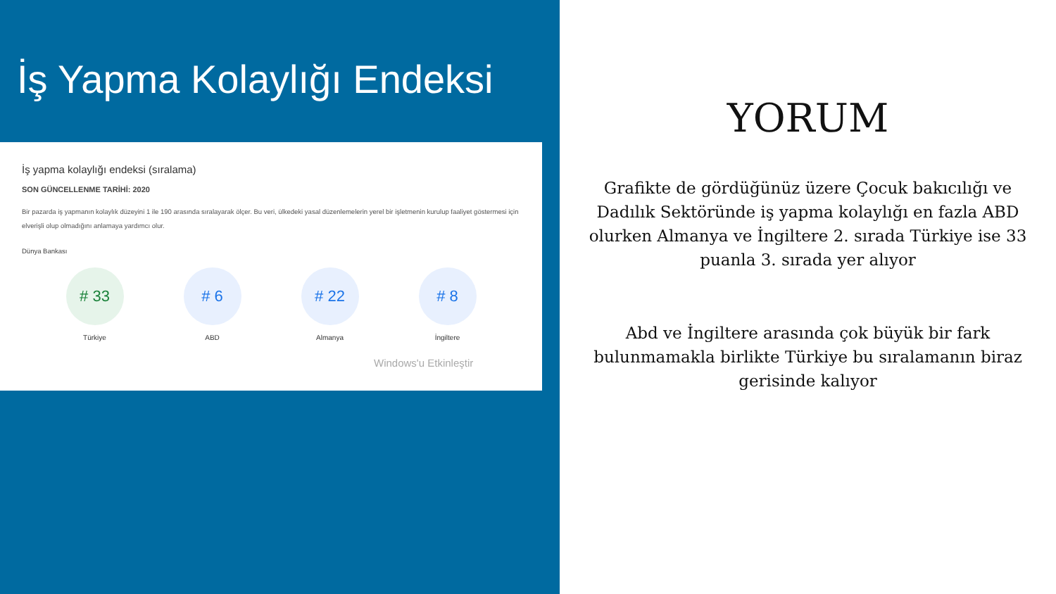İş Yapma Kolaylığı Endeksi
İş yapma kolaylığı endeksi (sıralama)
SON GÜNCELLENME TARİHİ: 2020
Bir pazarda iş yapmanın kolaylık düzeyini 1 ile 190 arasında sıralayarak ölçer. Bu veri, ülkedeki yasal düzenlemelerin yerel bir işletmenin kurulup faaliyet göstermesi için elverişli olup olmadığını anlamaya yardımcı olur.
Dünya Bankası
# 33
Türkiye
# 6
ABD
# 22
Almanya
# 8
İngiltere
Windows'u Etkinleştir
YORUM
Grafikte de gördüğünüz üzere Çocuk bakıcılığı ve Dadılık Sektöründe iş yapma kolaylığı en fazla ABD olurken Almanya ve İngiltere 2. sırada Türkiye ise 33 puanla 3. sırada yer alıyor
Abd ve İngiltere arasında çok büyük bir fark bulunmamakla birlikte Türkiye bu sıralamanın biraz gerisinde kalıyor